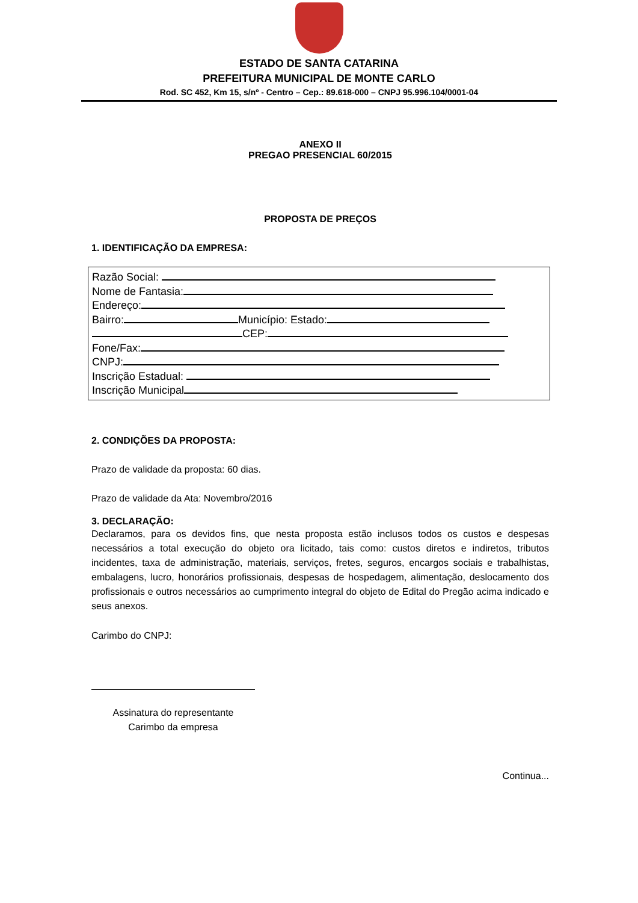ESTADO DE SANTA CATARINA
PREFEITURA MUNICIPAL DE MONTE CARLO
Rod. SC 452, Km 15, s/nº - Centro – Cep.: 89.618-000 – CNPJ 95.996.104/0001-04
ANEXO II
PREGAO PRESENCIAL 60/2015
PROPOSTA DE PREÇOS
1. IDENTIFICAÇÃO DA EMPRESA:
Razão Social:
Nome de Fantasia:
Endereço:
Bairro: Município: Estado:
CEP:
Fone/Fax:
CNPJ:
Inscrição Estadual:
Inscrição Municipal
2. CONDIÇÕES DA PROPOSTA:
Prazo de validade da proposta: 60 dias.
Prazo de validade da Ata: Novembro/2016
3. DECLARAÇÃO:
Declaramos, para os devidos fins, que nesta proposta estão inclusos todos os custos e despesas necessários a total execução do objeto ora licitado, tais como: custos diretos e indiretos, tributos incidentes, taxa de administração, materiais, serviços, fretes, seguros, encargos sociais e trabalhistas, embalagens, lucro, honorários profissionais, despesas de hospedagem, alimentação, deslocamento dos profissionais e outros necessários ao cumprimento integral do objeto de Edital do Pregão acima indicado e seus anexos.
Carimbo do CNPJ:
Assinatura do representante
Carimbo da empresa
Continua...